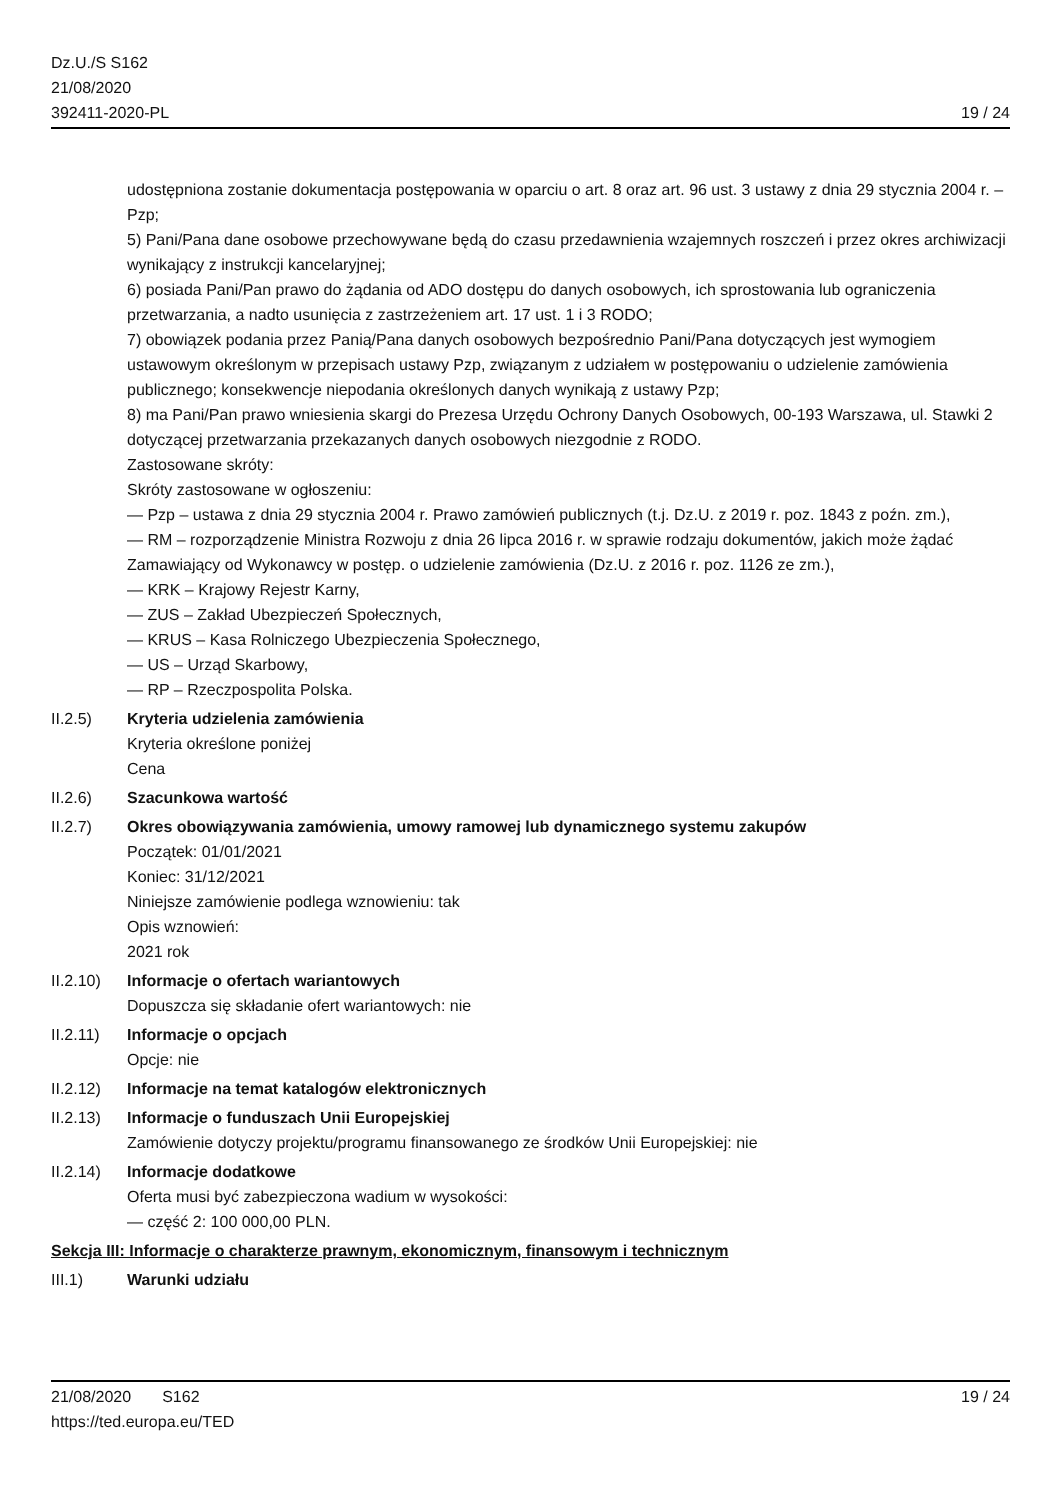Dz.U./S S162
21/08/2020
392411-2020-PL
19 / 24
udostępniona zostanie dokumentacja postępowania w oparciu o art. 8 oraz art. 96 ust. 3 ustawy z dnia 29 stycznia 2004 r. – Pzp;
5) Pani/Pana dane osobowe przechowywane będą do czasu przedawnienia wzajemnych roszczeń i przez okres archiwizacji wynikający z instrukcji kancelaryjnej;
6) posiada Pani/Pan prawo do żądania od ADO dostępu do danych osobowych, ich sprostowania lub ograniczenia przetwarzania, a nadto usunięcia z zastrzeżeniem art. 17 ust. 1 i 3 RODO;
7) obowiązek podania przez Panią/Pana danych osobowych bezpośrednio Pani/Pana dotyczących jest wymogiem ustawowym określonym w przepisach ustawy Pzp, związanym z udziałem w postępowaniu o udzielenie zamówienia publicznego; konsekwencje niepodania określonych danych wynikają z ustawy Pzp;
8) ma Pani/Pan prawo wniesienia skargi do Prezesa Urzędu Ochrony Danych Osobowych, 00-193 Warszawa, ul. Stawki 2 dotyczącej przetwarzania przekazanych danych osobowych niezgodnie z RODO.
Zastosowane skróty:
Skróty zastosowane w ogłoszeniu:
— Pzp – ustawa z dnia 29 stycznia 2004 r. Prawo zamówień publicznych (t.j. Dz.U. z 2019 r. poz. 1843 z poźn. zm.),
— RM – rozporządzenie Ministra Rozwoju z dnia 26 lipca 2016 r. w sprawie rodzaju dokumentów, jakich może żądać Zamawiający od Wykonawcy w postęp. o udzielenie zamówienia (Dz.U. z 2016 r. poz. 1126 ze zm.),
— KRK – Krajowy Rejestr Karny,
— ZUS – Zakład Ubezpieczeń Społecznych,
— KRUS – Kasa Rolniczego Ubezpieczenia Społecznego,
— US – Urząd Skarbowy,
— RP – Rzeczpospolita Polska.
II.2.5) Kryteria udzielenia zamówienia
Kryteria określone poniżej
Cena
II.2.6) Szacunkowa wartość
II.2.7) Okres obowiązywania zamówienia, umowy ramowej lub dynamicznego systemu zakupów
Początek: 01/01/2021
Koniec: 31/12/2021
Niniejsze zamówienie podlega wznowieniu: tak
Opis wznowień:
2021 rok
II.2.10)
Informacje o ofertach wariantowych
Dopuszcza się składanie ofert wariantowych: nie
II.2.11)
Informacje o opcjach
Opcje: nie
II.2.12)
Informacje na temat katalogów elektronicznych
II.2.13)
Informacje o funduszach Unii Europejskiej
Zamówienie dotyczy projektu/programu finansowanego ze środków Unii Europejskiej: nie
II.2.14)
Informacje dodatkowe
Oferta musi być zabezpieczona wadium w wysokości:
— część 2: 100 000,00 PLN.
Sekcja III: Informacje o charakterze prawnym, ekonomicznym, finansowym i technicznym
III.1) Warunki udziału
21/08/2020 S162 19 / 24
https://ted.europa.eu/TED